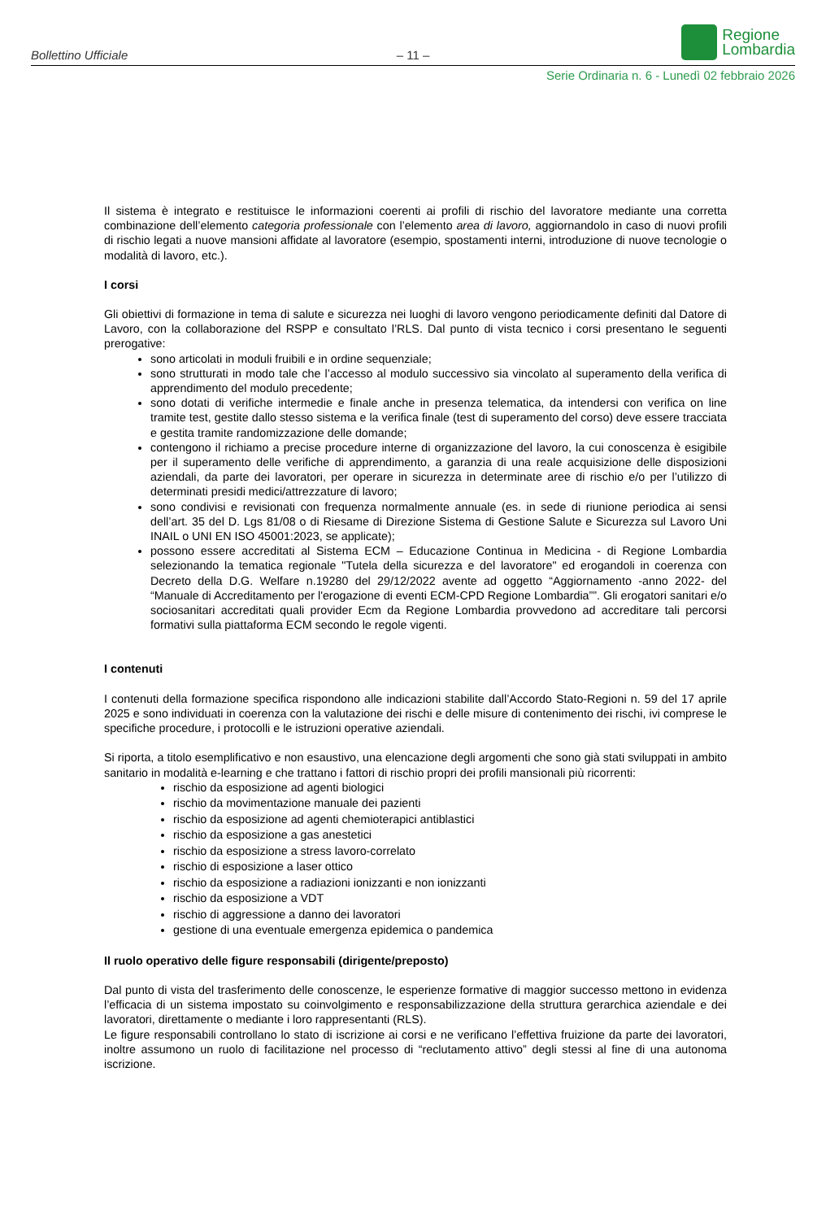Bollettino Ufficiale – 11 – Regione
Lombardia
Serie Ordinaria n. 6 - Lunedì 02 febbraio 2026
Il sistema è integrato e restituisce le informazioni coerenti ai profili di rischio del lavoratore mediante una corretta combinazione dell’elemento categoria professionale con l’elemento area di lavoro, aggiornandolo in caso di nuovi profili di rischio legati a nuove mansioni affidate al lavoratore (esempio, spostamenti interni, introduzione di nuove tecnologie o modalità di lavoro, etc.).
I corsi
Gli obiettivi di formazione in tema di salute e sicurezza nei luoghi di lavoro vengono periodicamente definiti dal Datore di Lavoro, con la collaborazione del RSPP e consultato l’RLS. Dal punto di vista tecnico i corsi presentano le seguenti prerogative:
sono articolati in moduli fruibili e in ordine sequenziale;
sono strutturati in modo tale che l’accesso al modulo successivo sia vincolato al superamento della verifica di apprendimento del modulo precedente;
sono dotati di verifiche intermedie e finale anche in presenza telematica, da intendersi con verifica on line tramite test, gestite dallo stesso sistema e la verifica finale (test di superamento del corso) deve essere tracciata e gestita tramite randomizzazione delle domande;
contengono il richiamo a precise procedure interne di organizzazione del lavoro, la cui conoscenza è esigibile per il superamento delle verifiche di apprendimento, a garanzia di una reale acquisizione delle disposizioni aziendali, da parte dei lavoratori, per operare in sicurezza in determinate aree di rischio e/o per l’utilizzo di determinati presidi medici/attrezzature di lavoro;
sono condivisi e revisionati con frequenza normalmente annuale (es. in sede di riunione periodica ai sensi dell’art. 35 del D. Lgs 81/08 o di Riesame di Direzione Sistema di Gestione Salute e Sicurezza sul Lavoro Uni INAIL o UNI EN ISO 45001:2023, se applicate);
possono essere accreditati al Sistema ECM – Educazione Continua in Medicina - di Regione Lombardia selezionando la tematica regionale "Tutela della sicurezza e del lavoratore" ed erogandoli in coerenza con Decreto della D.G. Welfare n.19280 del 29/12/2022 avente ad oggetto “Aggiornamento -anno 2022- del “Manuale di Accreditamento per l'erogazione di eventi ECM-CPD Regione Lombardia””. Gli erogatori sanitari e/o sociosanitari accreditati quali provider Ecm da Regione Lombardia provvedono ad accreditare tali percorsi formativi sulla piattaforma ECM secondo le regole vigenti.
I contenuti
I contenuti della formazione specifica rispondono alle indicazioni stabilite dall’Accordo Stato-Regioni n. 59 del 17 aprile 2025 e sono individuati in coerenza con la valutazione dei rischi e delle misure di contenimento dei rischi, ivi comprese le specifiche procedure, i protocolli e le istruzioni operative aziendali.
Si riporta, a titolo esemplificativo e non esaustivo, una elencazione degli argomenti che sono già stati sviluppati in ambito sanitario in modalità e-learning e che trattano i fattori di rischio propri dei profili mansionali più ricorrenti:
rischio da esposizione ad agenti biologici
rischio da movimentazione manuale dei pazienti
rischio da esposizione ad agenti chemioterapici antiblastici
rischio da esposizione a gas anestetici
rischio da esposizione a stress lavoro-correlato
rischio di esposizione a laser ottico
rischio da esposizione a radiazioni ionizzanti e non ionizzanti
rischio da esposizione a VDT
rischio di aggressione a danno dei lavoratori
gestione di una eventuale emergenza epidemica o pandemica
Il ruolo operativo delle figure responsabili (dirigente/preposto)
Dal punto di vista del trasferimento delle conoscenze, le esperienze formative di maggior successo mettono in evidenza l’efficacia di un sistema impostato su coinvolgimento e responsabilizzazione della struttura gerarchica aziendale e dei lavoratori, direttamente o mediante i loro rappresentanti (RLS).
Le figure responsabili controllano lo stato di iscrizione ai corsi e ne verificano l’effettiva fruizione da parte dei lavoratori, inoltre assumono un ruolo di facilitazione nel processo di “reclutamento attivo” degli stessi al fine di una autonoma iscrizione.